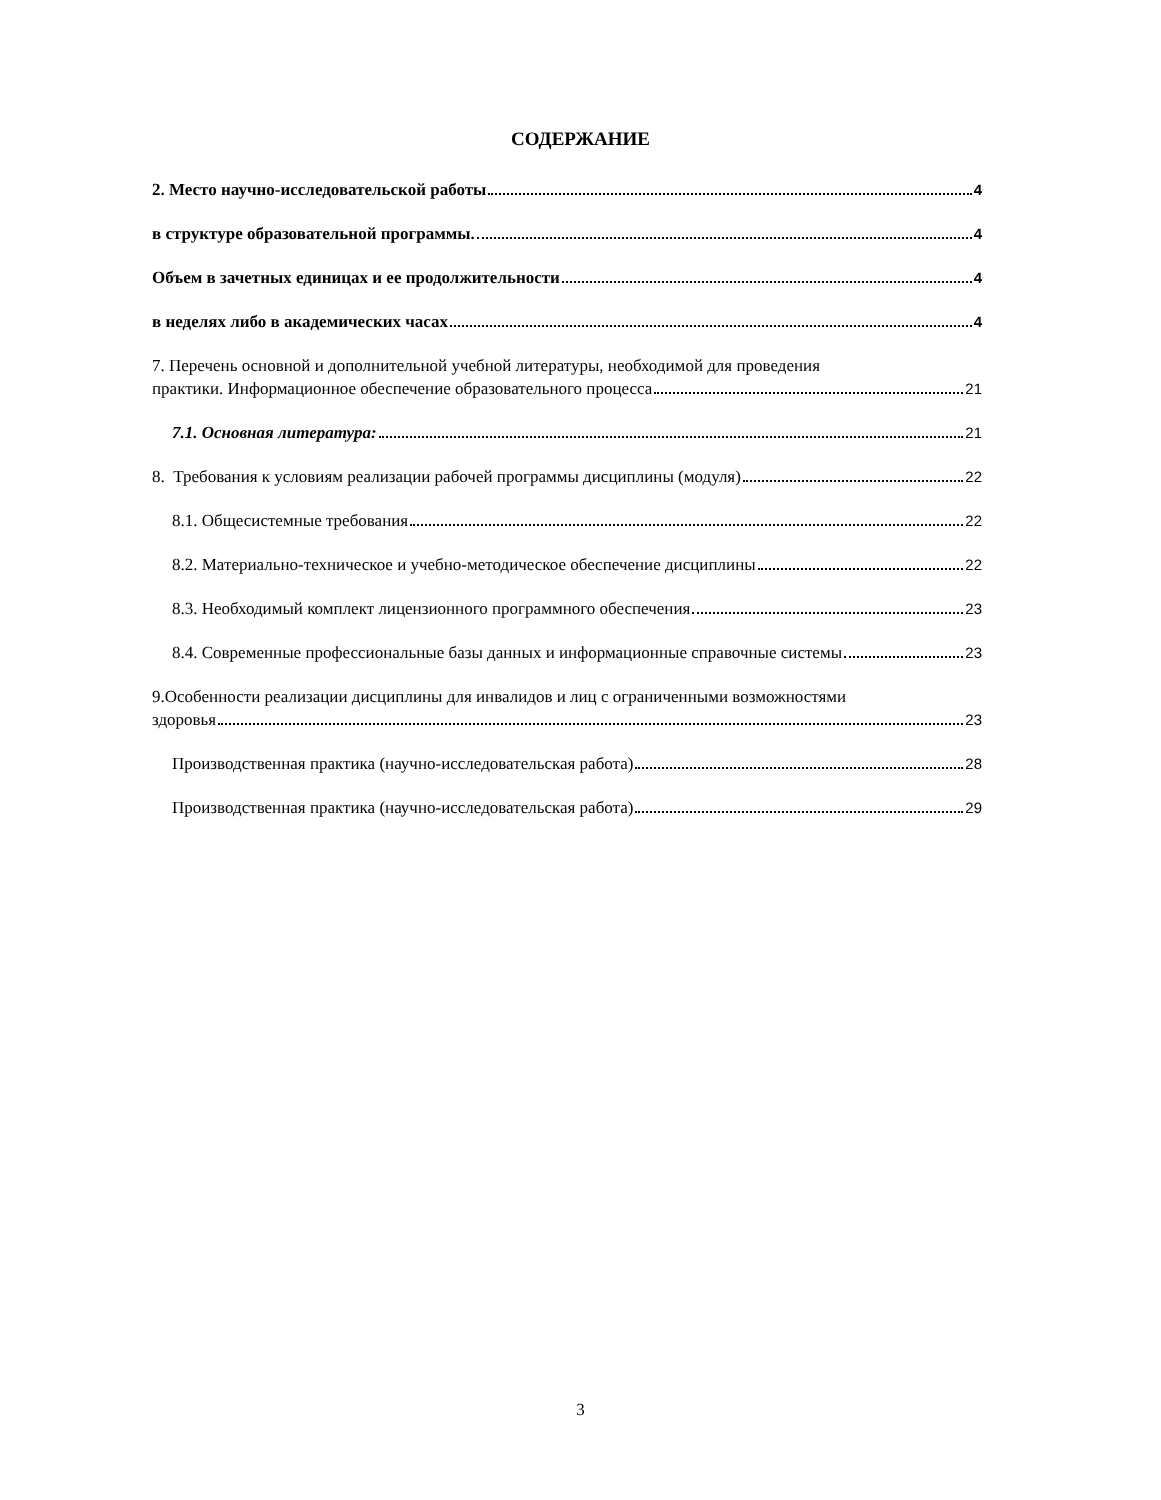СОДЕРЖАНИЕ
2. Место научно-исследовательской работы 4
в структуре образовательной программы. 4
Объем в зачетных единицах и ее продолжительности 4
в неделях либо в академических часах 4
7. Перечень основной и дополнительной учебной литературы, необходимой для проведения
практики. Информационное обеспечение образовательного процесса 21
7.1. Основная литература: 21
8. Требования к условиям реализации рабочей программы дисциплины (модуля) 22
8.1. Общесистемные требования 22
8.2. Материально-техническое и учебно-методическое обеспечение дисциплины 22
8.3. Необходимый комплект лицензионного программного обеспечения 23
8.4. Современные профессиональные базы данных и информационные справочные системы 23
9.Особенности реализации дисциплины для инвалидов и лиц с ограниченными возможностями
здоровья 23
Производственная практика (научно-исследовательская работа) 28
Производственная практика (научно-исследовательская работа) 29
3